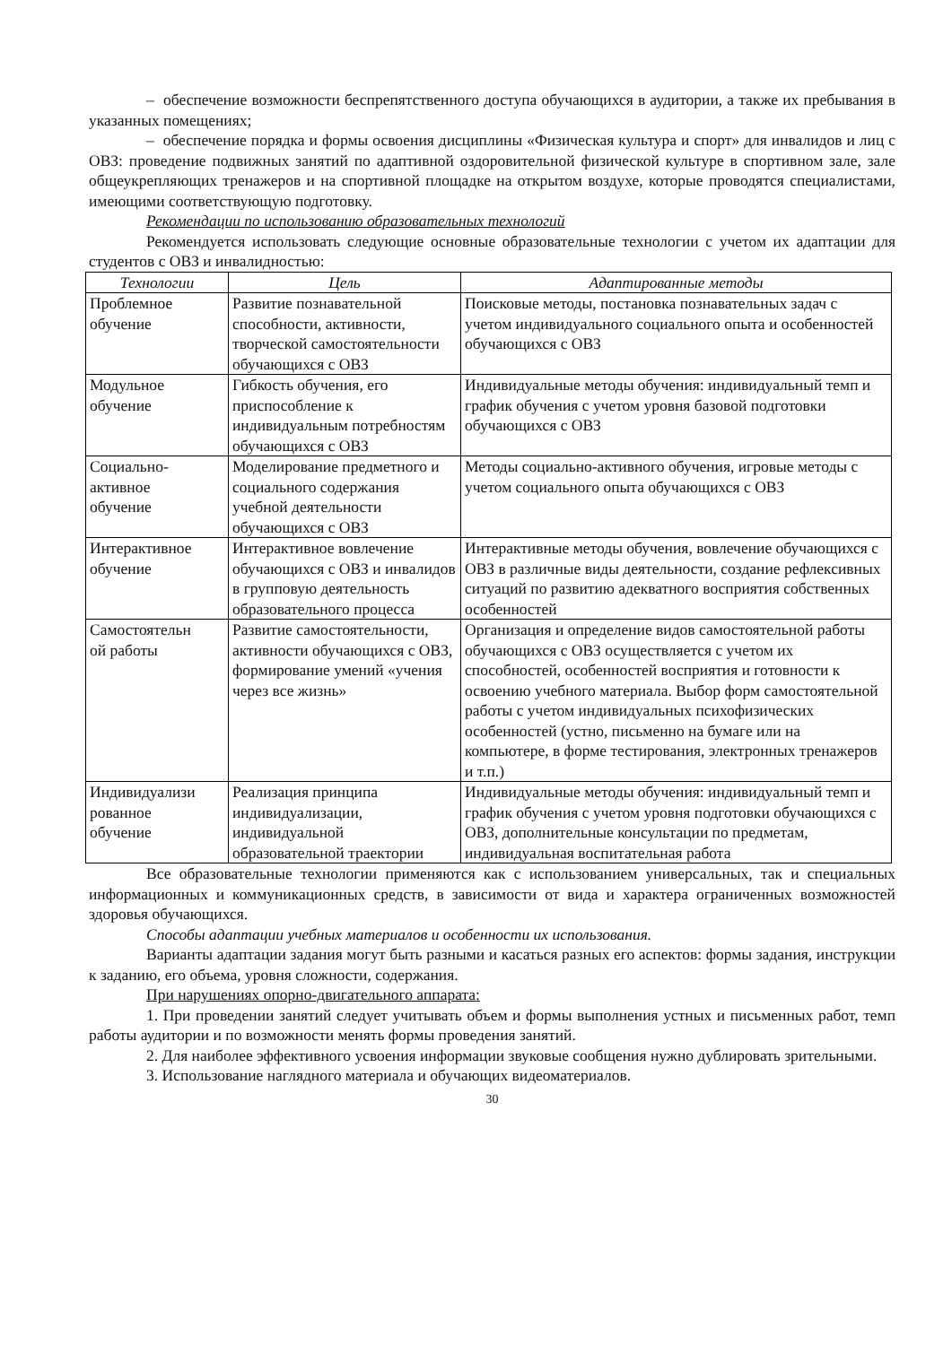– обеспечение возможности беспрепятственного доступа обучающихся в аудитории, а также их пребывания в указанных помещениях;
– обеспечение порядка и формы освоения дисциплины «Физическая культура и спорт» для инвалидов и лиц с ОВЗ: проведение подвижных занятий по адаптивной оздоровительной физической культуре в спортивном зале, зале общеукрепляющих тренажеров и на спортивной площадке на открытом воздухе, которые проводятся специалистами, имеющими соответствующую подготовку.
Рекомендации по использованию образовательных технологий
Рекомендуется использовать следующие основные образовательные технологии с учетом их адаптации для студентов с ОВЗ и инвалидностью:
| Технологии | Цель | Адаптированные методы |
| --- | --- | --- |
| Проблемное обучение | Развитие познавательной способности, активности, творческой самостоятельности обучающихся с ОВЗ | Поисковые методы, постановка познавательных задач с учетом индивидуального социального опыта и особенностей обучающихся с ОВЗ |
| Модульное обучение | Гибкость обучения, его приспособление к индивидуальным потребностям обучающихся с ОВЗ | Индивидуальные методы обучения: индивидуальный темп и график обучения с учетом уровня базовой подготовки обучающихся с ОВЗ |
| Социально- активное обучение | Моделирование предметного и социального содержания учебной деятельности обучающихся с ОВЗ | Методы социально-активного обучения, игровые методы с учетом социального опыта обучающихся с ОВЗ |
| Интерактивное обучение | Интерактивное вовлечение обучающихся с ОВЗ и инвалидов в групповую деятельность образовательного процесса | Интерактивные методы обучения, вовлечение обучающихся с ОВЗ в различные виды деятельности, создание рефлексивных ситуаций по развитию адекватного восприятия собственных особенностей |
| Самостоятельн ой работы | Развитие самостоятельности, активности обучающихся с ОВЗ, формирование умений «учения через все жизнь» | Организация и определение видов самостоятельной работы обучающихся с ОВЗ осуществляется с учетом их способностей, особенностей восприятия и готовности к освоению учебного материала. Выбор форм самостоятельной работы с учетом индивидуальных психофизических особенностей (устно, письменно на бумаге или на компьютере, в форме тестирования, электронных тренажеров и т.п.) |
| Индивидуализи рованное обучение | Реализация принципа индивидуализации, индивидуальной образовательной траектории | Индивидуальные методы обучения: индивидуальный темп и график обучения с учетом уровня подготовки обучающихся с ОВЗ, дополнительные консультации по предметам, индивидуальная воспитательная работа |
Все образовательные технологии применяются как с использованием универсальных, так и специальных информационных и коммуникационных средств, в зависимости от вида и характера ограниченных возможностей здоровья обучающихся.
Способы адаптации учебных материалов и особенности их использования.
Варианты адаптации задания могут быть разными и касаться разных его аспектов: формы задания, инструкции к заданию, его объема, уровня сложности, содержания.
При нарушениях опорно-двигательного аппарата:
1. При проведении занятий следует учитывать объем и формы выполнения устных и письменных работ, темп работы аудитории и по возможности менять формы проведения занятий.
2. Для наиболее эффективного усвоения информации звуковые сообщения нужно дублировать зрительными.
3. Использование наглядного материала и обучающих видеоматериалов.
30